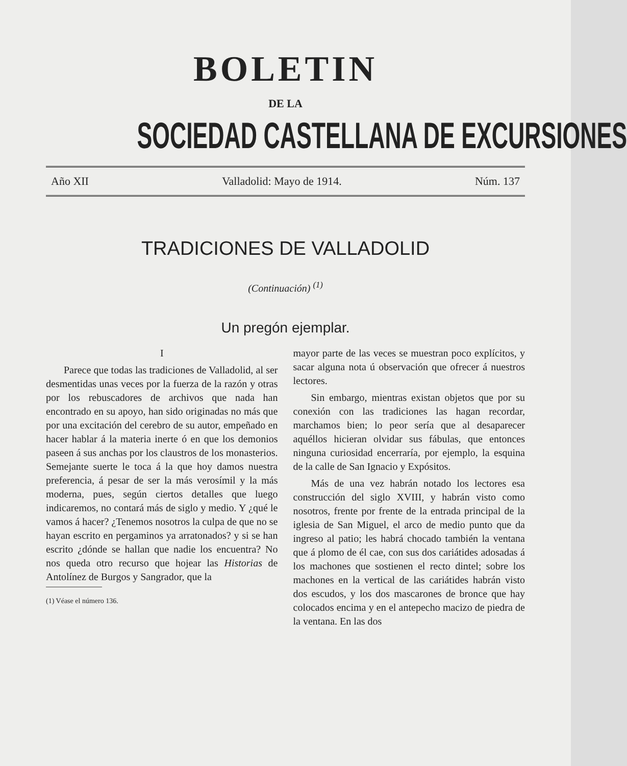BOLETIN
DE LA
SOCIEDAD CASTELLANA DE EXCURSIONES
Año XII Valladolid: Mayo de 1914. Núm. 137
TRADICIONES DE VALLADOLID
(Continuación) <sup>(1)</sup>
Un pregón ejemplar.
I
Parece que todas las tradiciones de Valladolid, al ser desmentidas unas veces por la fuerza de la razón y otras por los rebuscadores de archivos que nada han encontrado en su apoyo, han sido originadas no más que por una excitación del cerebro de su autor, empeñado en hacer hablar á la materia inerte ó en que los demonios paseen á sus anchas por los claustros de los monasterios. Semejante suerte le toca á la que hoy damos nuestra preferencia, á pesar de ser la más verosímil y la más moderna, pues, según ciertos detalles que luego indicaremos, no contará más de siglo y medio. Y ¿qué le vamos á hacer? ¿Tenemos nosotros la culpa de que no se hayan escrito en pergaminos ya arratonados? y si se han escrito ¿dónde se hallan que nadie los encuentra? No nos queda otro recurso que hojear las Historias de Antolínez de Burgos y Sangrador, que la
(1) Véase el número 136.
mayor parte de las veces se muestran poco explícitos, y sacar alguna nota ú observación que ofrecer á nuestros lectores.
Sin embargo, mientras existan objetos que por su conexión con las tradiciones las hagan recordar, marchamos bien; lo peor sería que al desaparecer aquéllos hicieran olvidar sus fábulas, que entonces ninguna curiosidad encerraría, por ejemplo, la esquina de la calle de San Ignacio y Expósitos.
Más de una vez habrán notado los lectores esa construcción del siglo XVIII, y habrán visto como nosotros, frente por frente de la entrada principal de la iglesia de San Miguel, el arco de medio punto que da ingreso al patio; les habrá chocado también la ventana que á plomo de él cae, con sus dos cariátides adosadas á los machones que sostienen el recto dintel; sobre los machones en la vertical de las cariátides habrán visto dos escudos, y los dos mascarones de bronce que hay colocados encima y en el antepecho macizo de piedra de la ventana. En las dos